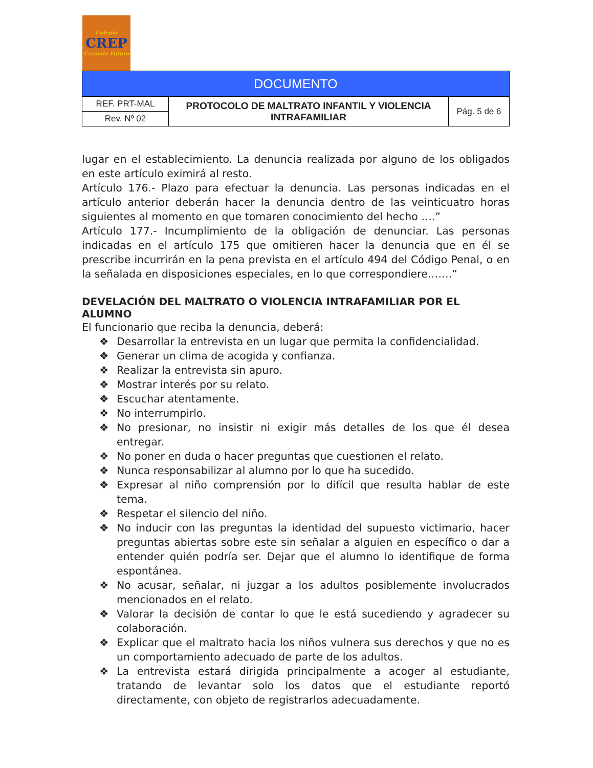Colegio
CREP
Creando Futuro
| DOCUMENTO | | |
| REF. PRT-MAL | PROTOCOLO DE MALTRATO INFANTIL Y VIOLENCIA INTRAFAMILIAR | Pág. 5 de 6 |
| Rev. Nº 02 | | |
lugar en el establecimiento. La denuncia realizada por alguno de los obligados en este artículo eximirá al resto.
Artículo 176.- Plazo para efectuar la denuncia. Las personas indicadas en el artículo anterior deberán hacer la denuncia dentro de las veinticuatro horas siguientes al momento en que tomaren conocimiento del hecho ….”
Artículo 177.- Incumplimiento de la obligación de denunciar. Las personas indicadas en el artículo 175 que omitieren hacer la denuncia que en él se prescribe incurrirán en la pena prevista en el artículo 494 del Código Penal, o en la señalada en disposiciones especiales, en lo que correspondiere…….”
DEVELACIÓN DEL MALTRATO O VIOLENCIA INTRAFAMILIAR POR EL ALUMNO
El funcionario que reciba la denuncia, deberá:
❖ Desarrollar la entrevista en un lugar que permita la confidencialidad.
❖ Generar un clima de acogida y confianza.
❖ Realizar la entrevista sin apuro.
❖ Mostrar interés por su relato.
❖ Escuchar atentamente.
❖ No interrumpirlo.
❖ No presionar, no insistir ni exigir más detalles de los que él desea entregar.
❖ No poner en duda o hacer preguntas que cuestionen el relato.
❖ Nunca responsabilizar al alumno por lo que ha sucedido.
❖ Expresar al niño comprensión por lo difícil que resulta hablar de este tema.
❖ Respetar el silencio del niño.
❖ No inducir con las preguntas la identidad del supuesto victimario, hacer preguntas abiertas sobre este sin señalar a alguien en específico o dar a entender quién podría ser. Dejar que el alumno lo identifique de forma espontánea.
❖ No acusar, señalar, ni juzgar a los adultos posiblemente involucrados mencionados en el relato.
❖ Valorar la decisión de contar lo que le está sucediendo y agradecer su colaboración.
❖ Explicar que el maltrato hacia los niños vulnera sus derechos y que no es un comportamiento adecuado de parte de los adultos.
❖ La entrevista estará dirigida principalmente a acoger al estudiante, tratando de levantar solo los datos que el estudiante reportó directamente, con objeto de registrarlos adecuadamente.